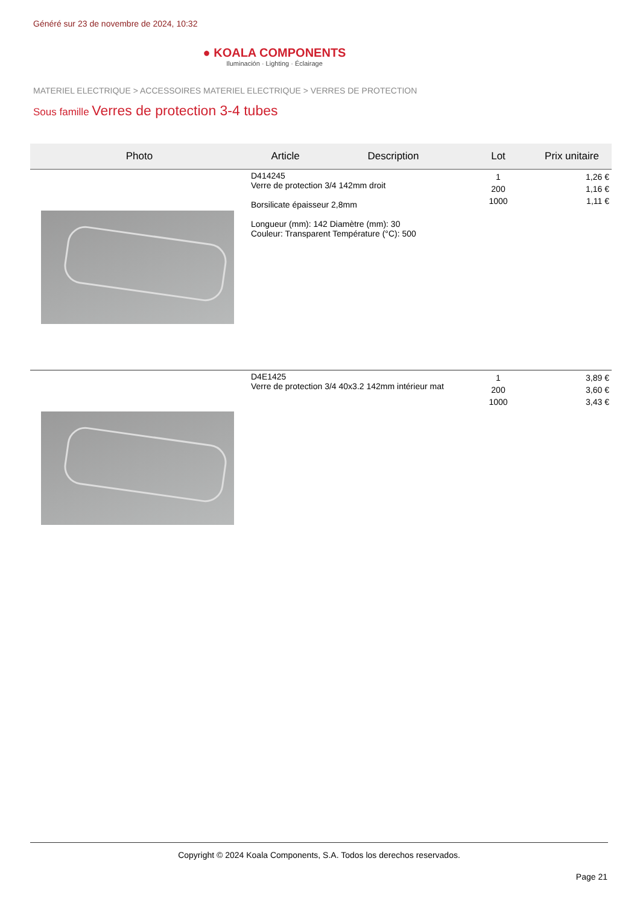Généré sur 23 de novembre de 2024, 10:32
● KOALA COMPONENTS
Iluminación · Lighting · Éclairage
MATERIEL ELECTRIQUE > ACCESSOIRES MATERIEL ELECTRIQUE > VERRES DE PROTECTION
Sous famille Verres de protection 3-4 tubes
| Photo | Article | Description | Lot | Prix unitaire |
| --- | --- | --- | --- | --- |
| | D414245 Verre de protection 3/4 142mm droit Borsilicate épaisseur 2,8mm Longueur (mm): 142 Diamètre (mm): 30 Couleur: Transparent Température (°C): 500 | | 1 200 1000 | 1,26 € 1,16 € 1,11 € |
| | D4E1425 Verre de protection 3/4 40x3.2 142mm intérieur mat | | 1 200 1000 | 3,89 € 3,60 € 3,43 € |
Copyright © 2024 Koala Components, S.A. Todos los derechos reservados.
Page 21